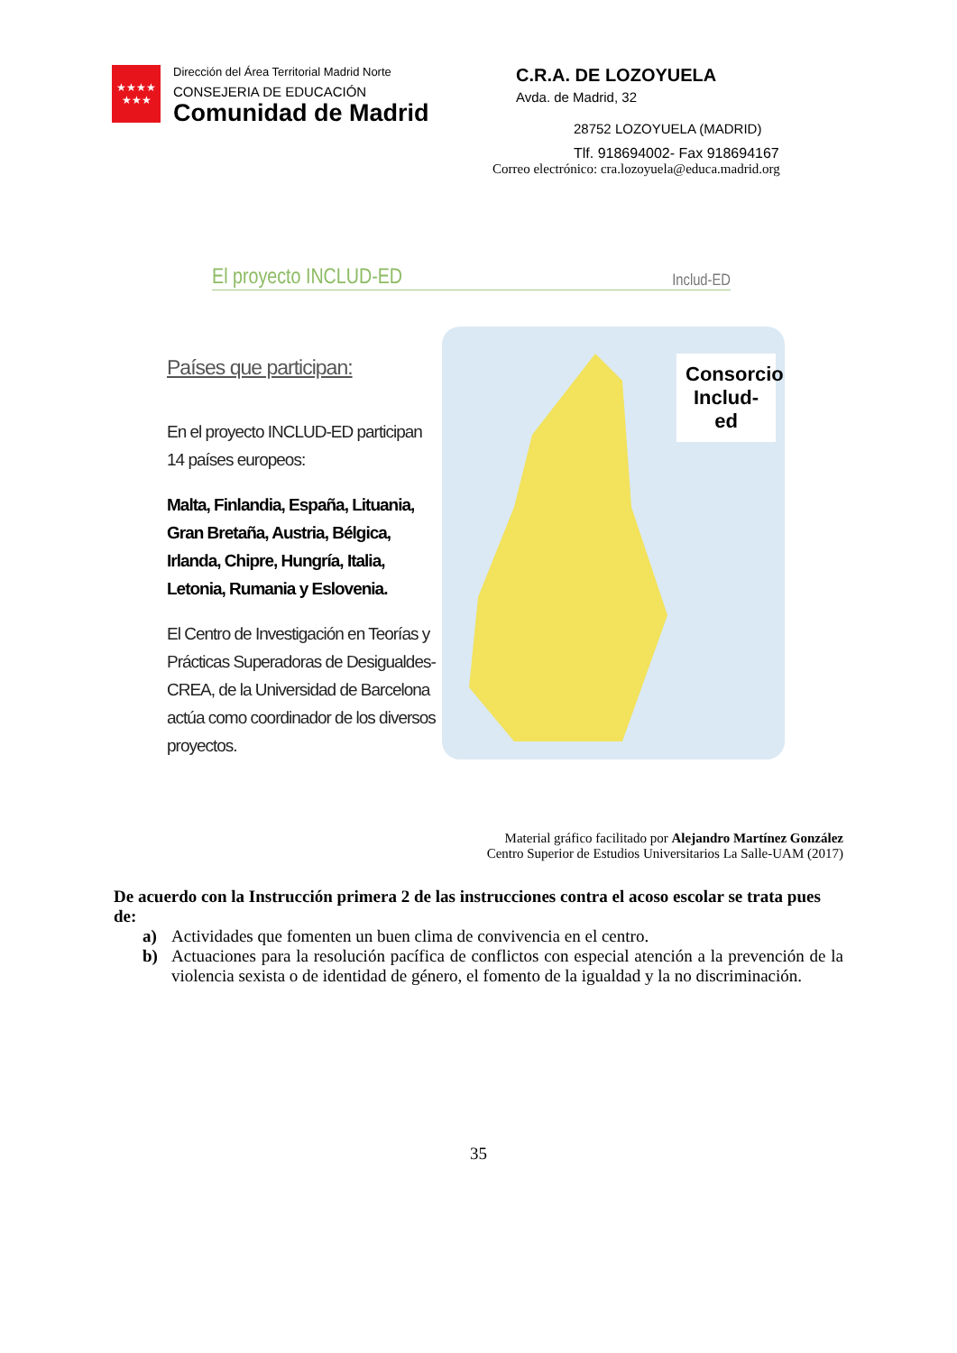★★★★
★★★
Dirección del Área Territorial Madrid Norte
CONSEJERIA DE EDUCACIÓN
Comunidad de Madrid
C.R.A. DE LOZOYUELA
Avda. de Madrid, 32
28752 LOZOYUELA (MADRID)
Tlf. 918694002- Fax 918694167
Correo electrónico: cra.lozoyuela@educa.madrid.org
El proyecto INCLUD-ED Includ-ED
Países que participan:
En el proyecto INCLUD-ED participan 14 países europeos:
Malta, Finlandia, España, Lituania, Gran Bretaña, Austria, Bélgica, Irlanda, Chipre, Hungría, Italia, Letonia, Rumania y Eslovenia.
El Centro de Investigación en Teorías y Prácticas Superadoras de Desigualdes-CREA, de la Universidad de Barcelona actúa como coordinador de los diversos proyectos.
Consorcio Includ-ed
Material gráfico facilitado por Alejandro Martínez González
Centro Superior de Estudios Universitarios La Salle-UAM (2017)
De acuerdo con la Instrucción primera 2 de las instrucciones contra el acoso escolar se trata pues de:
a) Actividades que fomenten un buen clima de convivencia en el centro.
b) Actuaciones para la resolución pacífica de conflictos con especial atención a la prevención de la violencia sexista o de identidad de género, el fomento de la igualdad y la no discriminación.
35